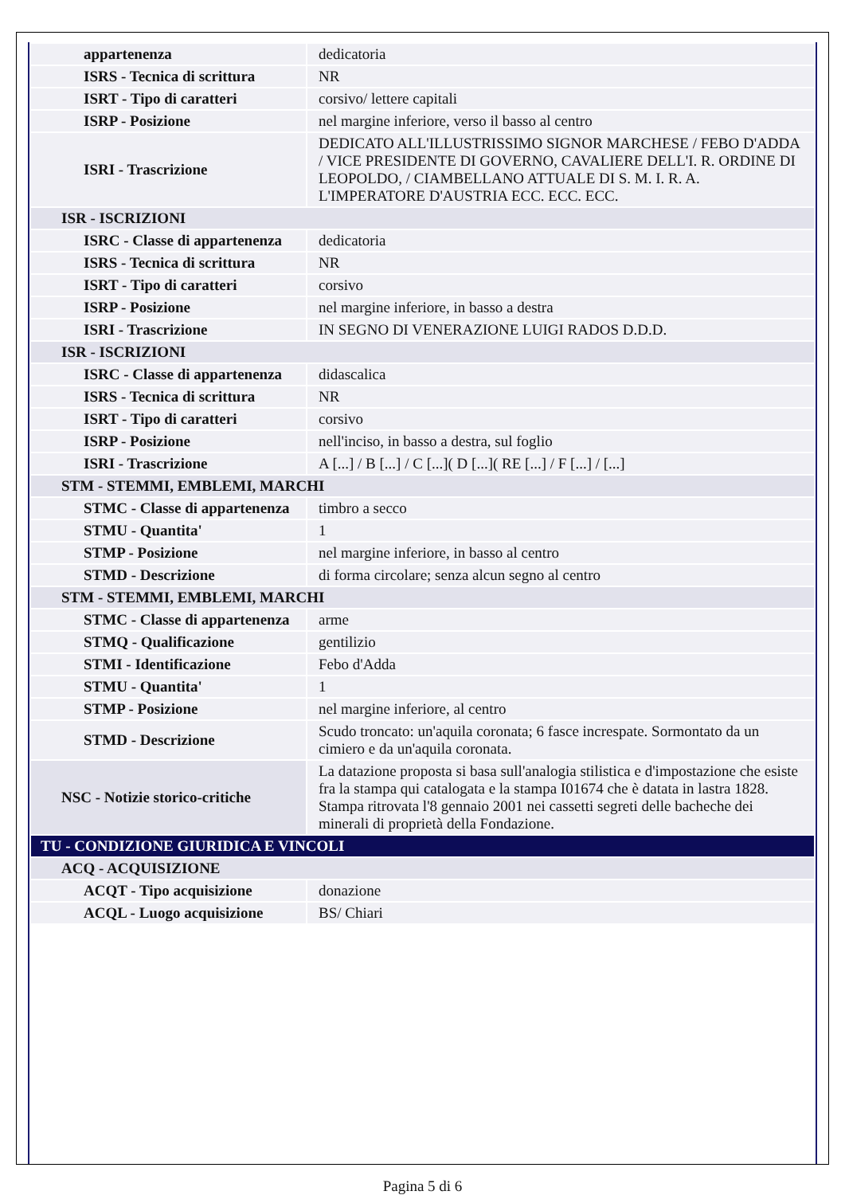| appartenenza | dedicatoria |
| ISRS - Tecnica di scrittura | NR |
| ISRT - Tipo di caratteri | corsivo/ lettere capitali |
| ISRP - Posizione | nel margine inferiore, verso il basso al centro |
| ISRI - Trascrizione | DEDICATO ALL'ILLUSTRISSIMO SIGNOR MARCHESE / FEBO D'ADDA / VICE PRESIDENTE DI GOVERNO, CAVALIERE DELL'I. R. ORDINE DI LEOPOLDO, / CIAMBELLANO ATTUALE DI S. M. I. R. A. L'IMPERATORE D'AUSTRIA ECC. ECC. ECC. |
| ISR - ISCRIZIONI | |
| ISRC - Classe di appartenenza | dedicatoria |
| ISRS - Tecnica di scrittura | NR |
| ISRT - Tipo di caratteri | corsivo |
| ISRP - Posizione | nel margine inferiore, in basso a destra |
| ISRI - Trascrizione | IN SEGNO DI VENERAZIONE LUIGI RADOS D.D.D. |
| ISR - ISCRIZIONI | |
| ISRC - Classe di appartenenza | didascalica |
| ISRS - Tecnica di scrittura | NR |
| ISRT - Tipo di caratteri | corsivo |
| ISRP - Posizione | nell'inciso, in basso a destra, sul foglio |
| ISRI - Trascrizione | A [...] / B [...] / C [...]( D [...]( RE [...] / F [...] / [...] |
| STM - STEMMI, EMBLEMI, MARCHI | |
| STMC - Classe di appartenenza | timbro a secco |
| STMU - Quantita' | 1 |
| STMP - Posizione | nel margine inferiore, in basso al centro |
| STMD - Descrizione | di forma circolare; senza alcun segno al centro |
| STM - STEMMI, EMBLEMI, MARCHI | |
| STMC - Classe di appartenenza | arme |
| STMQ - Qualificazione | gentilizio |
| STMI - Identificazione | Febo d'Adda |
| STMU - Quantita' | 1 |
| STMP - Posizione | nel margine inferiore, al centro |
| STMD - Descrizione | Scudo troncato: un'aquila coronata; 6 fasce increspate. Sormontato da un cimiero e da un'aquila coronata. |
| NSC - Notizie storico-critiche | La datazione proposta si basa sull'analogia stilistica e d'impostazione che esiste fra la stampa qui catalogata e la stampa I01674 che è datata in lastra 1828. Stampa ritrovata l'8 gennaio 2001 nei cassetti segreti delle bacheche dei minerali di proprietà della Fondazione. |
| TU - CONDIZIONE GIURIDICA E VINCOLI | |
| ACQ - ACQUISIZIONE | |
| ACQT - Tipo acquisizione | donazione |
| ACQL - Luogo acquisizione | BS/ Chiari |
Pagina 5 di 6